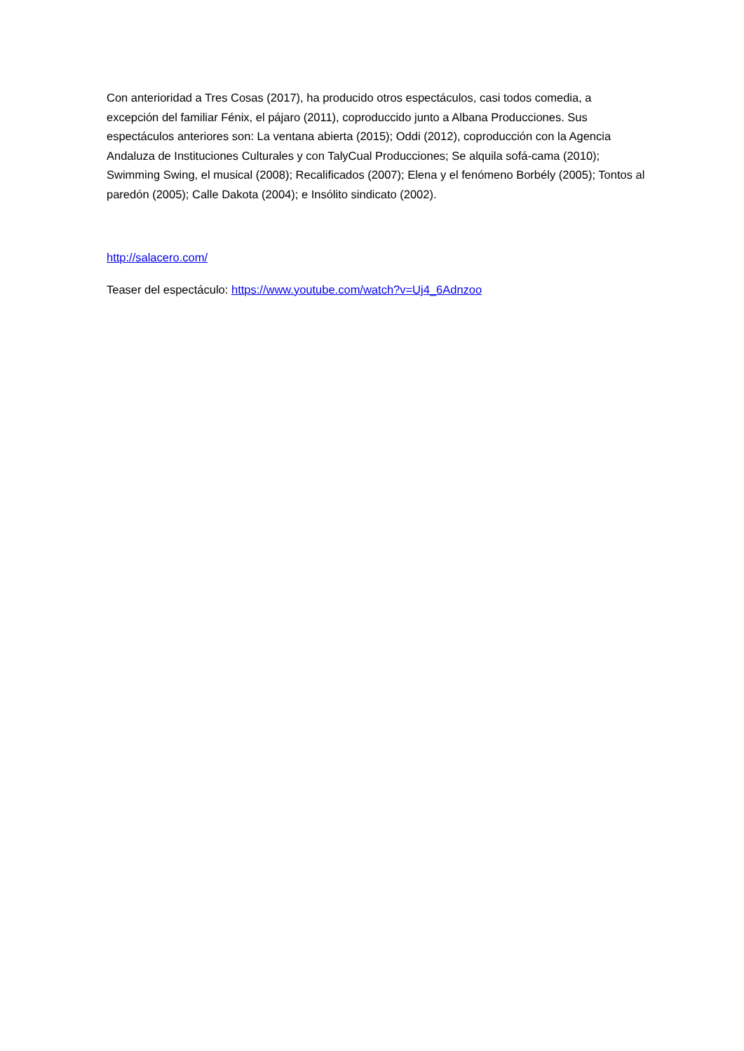Con anterioridad a Tres Cosas (2017), ha producido otros espectáculos, casi todos comedia, a excepción del familiar Fénix, el pájaro (2011), coproduccido junto a Albana Producciones. Sus espectáculos anteriores son: La ventana abierta (2015); Oddi (2012), coproducción con la Agencia Andaluza de Instituciones Culturales y con TalyCual Producciones; Se alquila sofá-cama (2010); Swimming Swing, el musical (2008); Recalificados (2007); Elena y el fenómeno Borbély (2005); Tontos al paredón (2005); Calle Dakota (2004); e Insólito sindicato (2002).
http://salacero.com/
Teaser del espectáculo: https://www.youtube.com/watch?v=Uj4_6Adnzoo